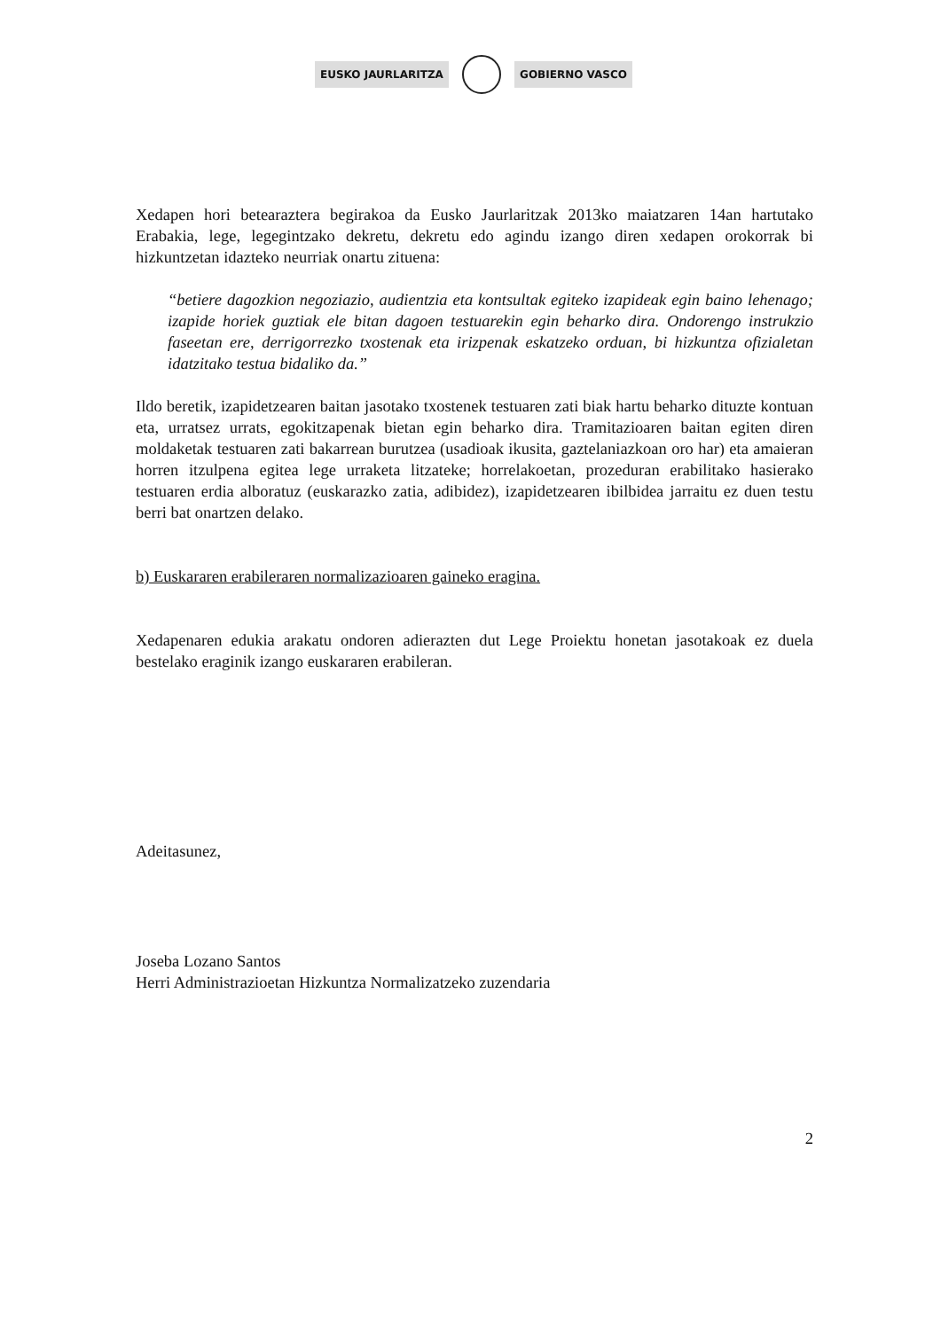EUSKO JAURLARITZA GOBIERNO VASCO
Xedapen hori betearaztera begirakoa da Eusko Jaurlaritzak 2013ko maiatzaren 14an hartutako Erabakia, lege, legegintzako dekretu, dekretu edo agindu izango diren xedapen orokorrak bi hizkuntzetan idazteko neurriak onartu zituena:
“betiere dagozkion negoziazio, audientzia eta kontsultak egiteko izapideak egin baino lehenago; izapide horiek guztiak ele bitan dagoen testuarekin egin beharko dira. Ondorengo instrukzio faseetan ere, derrigorrezko txostenak eta irizpenak eskatzeko orduan, bi hizkuntza ofizialetan idatzitako testua bidaliko da.”
Ildo beretik, izapidetzearen baitan jasotako txostenek testuaren zati biak hartu beharko dituzte kontuan eta, urratsez urrats, egokitzapenak bietan egin beharko dira. Tramitazioaren baitan egiten diren moldaketak testuaren zati bakarrean burutzea (usadioak ikusita, gaztelaniazkoan oro har) eta amaieran horren itzulpena egitea lege urraketa litzateke; horrelakoetan, prozeduran erabilitako hasierako testuaren erdia alboratuz (euskarazko zatia, adibidez), izapidetzearen ibilbidea jarraitu ez duen testu berri bat onartzen delako.
b) Euskararen erabileraren normalizazioaren gaineko eragina.
Xedapenaren edukia arakatu ondoren adierazten dut Lege Proiektu honetan jasotakoak ez duela bestelako eraginik izango euskararen erabileran.
Adeitasunez,
Joseba Lozano Santos
Herri Administrazioetan Hizkuntza Normalizatzeko zuzendaria
2